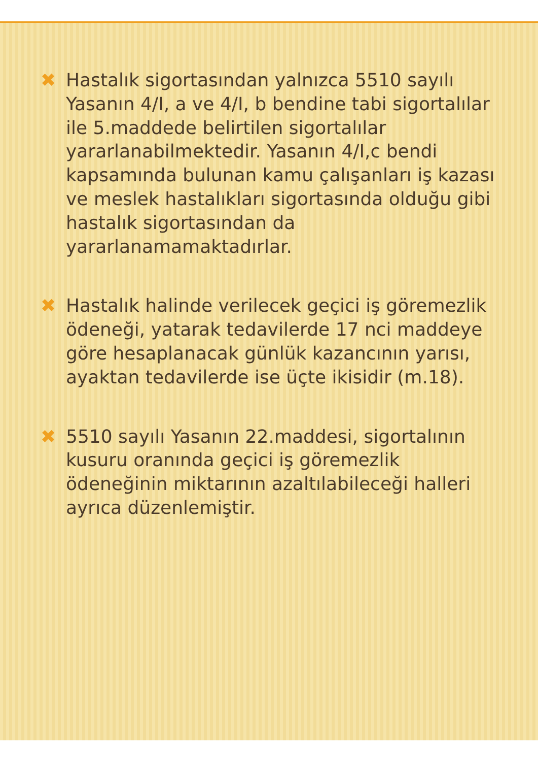✖ Hastalık sigortasından yalnızca 5510 sayılı Yasanın 4/I, a ve 4/I, b bendine tabi sigortalılar ile 5.maddede belirtilen sigortalılar yararlanabilmektedir. Yasanın 4/I,c bendi kapsamında bulunan kamu çalışanları iş kazası ve meslek hastalıkları sigortasında olduğu gibi hastalık sigortasından da yararlanamamaktadırlar.
✖ Hastalık halinde verilecek geçici iş göremezlik ödeneği, yatarak tedavilerde 17 nci maddeye göre hesaplanacak günlük kazancının yarısı, ayaktan tedavilerde ise üçte ikisidir (m.18).
✖ 5510 sayılı Yasanın 22.maddesi, sigortalının kusuru oranında geçici iş göremezlik ödeneğinin miktarının azaltılabileceği halleri ayrıca düzenlemiştir.